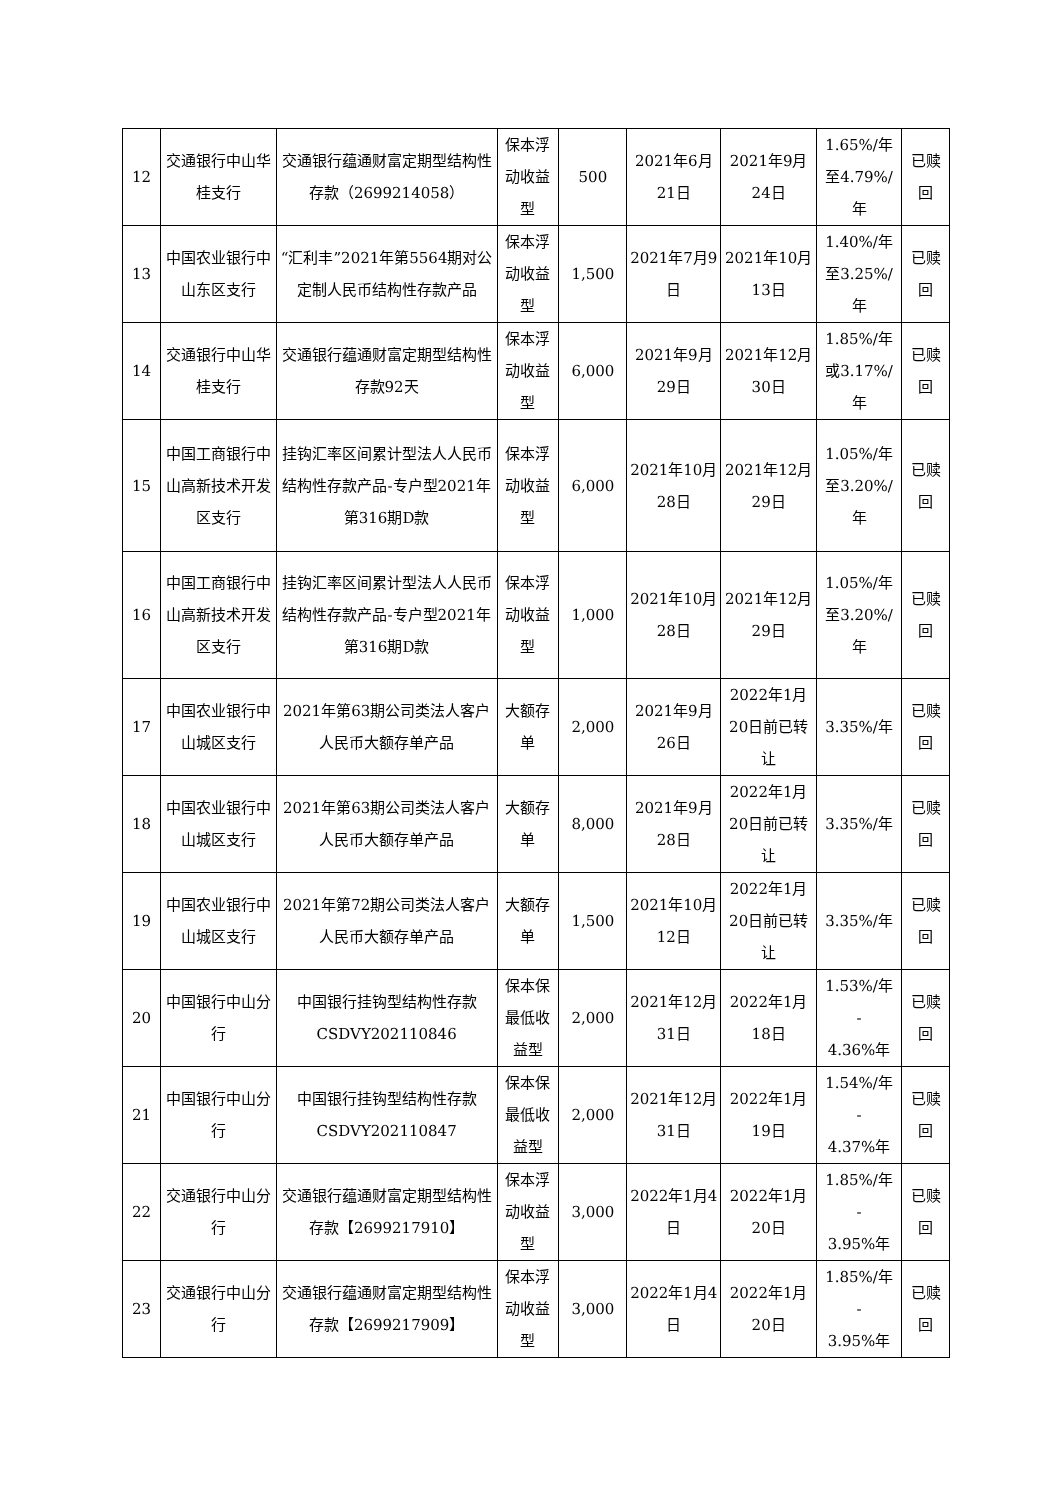| 12 | 交通银行中山华桂支行 | 交通银行蕴通财富定期型结构性存款（2699214058） | 保本浮动收益型 | 500 | 2021年6月21日 | 2021年9月24日 | 1.65%/年至4.79%/年 | 已赎回 |
| 13 | 中国农业银行中山东区支行 | “汇利丰”2021年第5564期对公定制人民币结构性存款产品 | 保本浮动收益型 | 1,500 | 2021年7月9日 | 2021年10月13日 | 1.40%/年至3.25%/年 | 已赎回 |
| 14 | 交通银行中山华桂支行 | 交通银行蕴通财富定期型结构性存款92天 | 保本浮动收益型 | 6,000 | 2021年9月29日 | 2021年12月30日 | 1.85%/年或3.17%/年 | 已赎回 |
| 15 | 中国工商银行中山高新技术开发区支行 | 挂钩汇率区间累计型法人人民币结构性存款产品-专户型2021年第316期D款 | 保本浮动收益型 | 6,000 | 2021年10月28日 | 2021年12月29日 | 1.05%/年至3.20%/年 | 已赎回 |
| 16 | 中国工商银行中山高新技术开发区支行 | 挂钩汇率区间累计型法人人民币结构性存款产品-专户型2021年第316期D款 | 保本浮动收益型 | 1,000 | 2021年10月28日 | 2021年12月29日 | 1.05%/年至3.20%/年 | 已赎回 |
| 17 | 中国农业银行中山城区支行 | 2021年第63期公司类法人客户人民币大额存单产品 | 大额存单 | 2,000 | 2021年9月26日 | 2022年1月20日前已转让 | 3.35%/年 | 已赎回 |
| 18 | 中国农业银行中山城区支行 | 2021年第63期公司类法人客户人民币大额存单产品 | 大额存单 | 8,000 | 2021年9月28日 | 2022年1月20日前已转让 | 3.35%/年 | 已赎回 |
| 19 | 中国农业银行中山城区支行 | 2021年第72期公司类法人客户人民币大额存单产品 | 大额存单 | 1,500 | 2021年10月12日 | 2022年1月20日前已转让 | 3.35%/年 | 已赎回 |
| 20 | 中国银行中山分行 | 中国银行挂钩型结构性存款CSDVY202110846 | 保本保最低收益型 | 2,000 | 2021年12月31日 | 2022年1月18日 | 1.53%/年 - 4.36%年 | 已赎回 |
| 21 | 中国银行中山分行 | 中国银行挂钩型结构性存款CSDVY202110847 | 保本保最低收益型 | 2,000 | 2021年12月31日 | 2022年1月19日 | 1.54%/年 - 4.37%年 | 已赎回 |
| 22 | 交通银行中山分行 | 交通银行蕴通财富定期型结构性存款【2699217910】 | 保本浮动收益型 | 3,000 | 2022年1月4日 | 2022年1月20日 | 1.85%/年 - 3.95%年 | 已赎回 |
| 23 | 交通银行中山分行 | 交通银行蕴通财富定期型结构性存款【2699217909】 | 保本浮动收益型 | 3,000 | 2022年1月4日 | 2022年1月20日 | 1.85%/年 - 3.95%年 | 已赎回 |